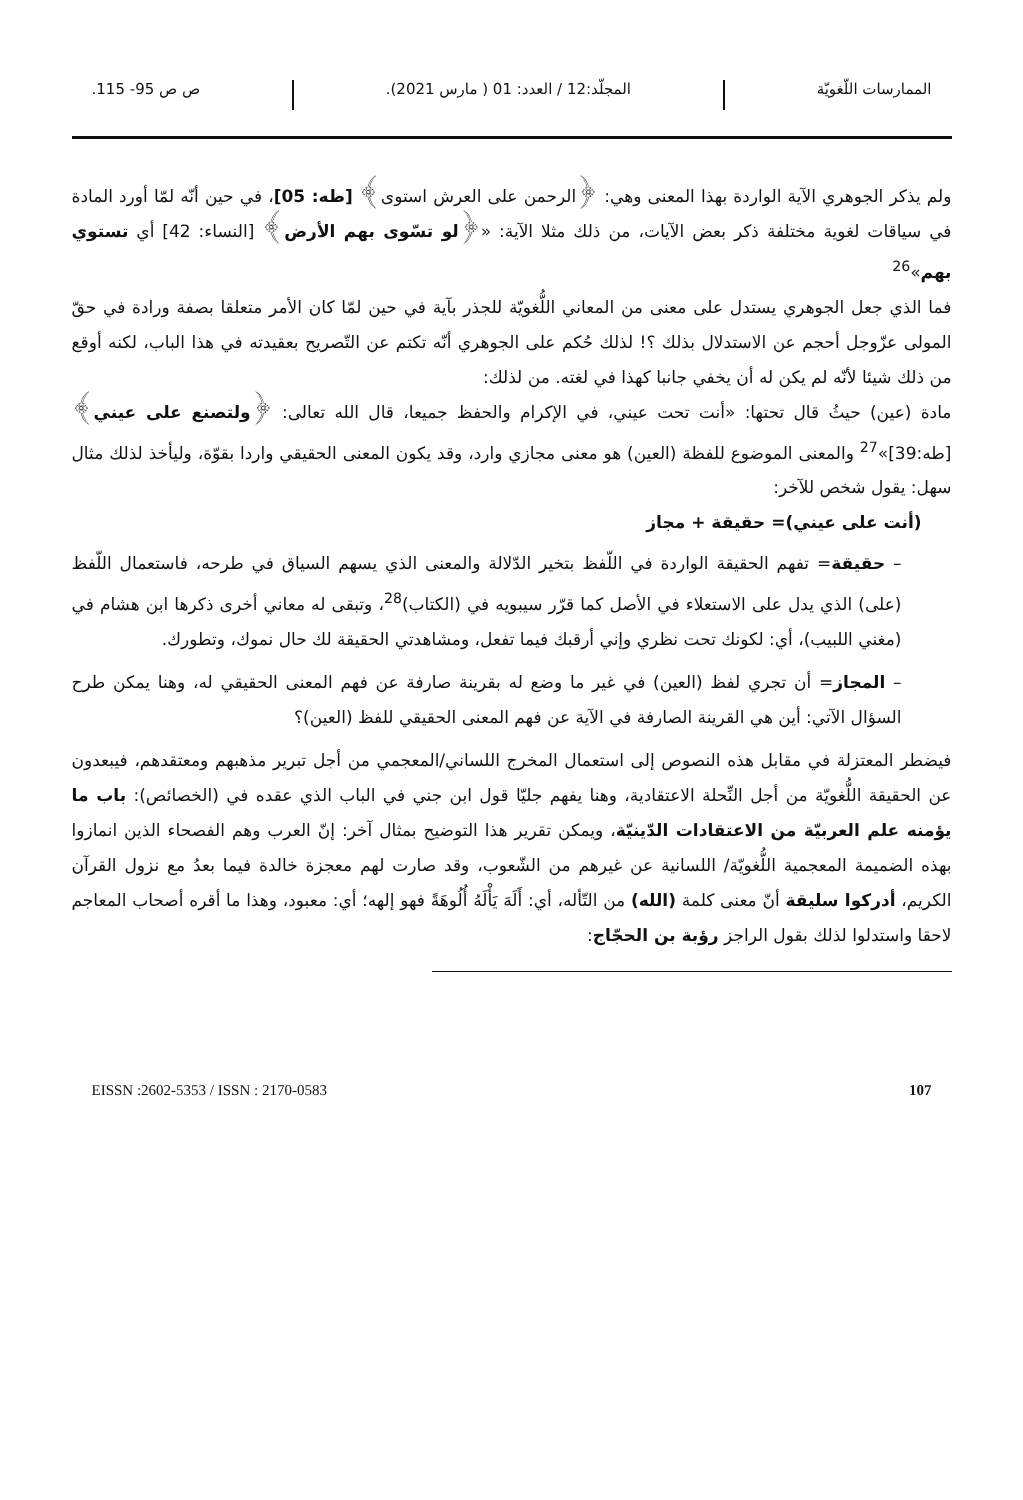الممارسات اللّغويّة المجلّد:12 / العدد: 01 ( مارس 2021). ص ص 95- 115.
ولم يذكر الجوهري الآية الواردة بهذا المعنى وهي: ﴿الرحمن على العرش استوى﴾ [طه: 05]، في حين أنّه لمّا أورد المادة في سياقات لغوية مختلفة ذكر بعض الآيات، من ذلك مثلا الآية: «﴿لو تسّوى بهم الأرض﴾ [النساء: 42] أي تستوي بهم»<sup>26</sup>
فما الذي جعل الجوهري يستدل على معنى من المعاني اللُّغويّة للجذر بآية في حين لمّا كان الأمر متعلقا بصفة ورادة في حقّ المولى عزّوجل أحجم عن الاستدلال بذلك ؟! لذلك حُكم على الجوهري أنّه تكتم عن التّصريح بعقيدته في هذا الباب، لكنه أوقع من ذلك شيئا لأنّه لم يكن له أن يخفي جانبا كهذا في لغته. من لذلك:
مادة (عين) حيثُ قال تحتها: «أنت تحت عيني، في الإكرام والحفظ جميعا، قال الله تعالى: ﴿ولتصنع على عيني﴾ [طه:39]»<sup>27</sup> والمعنى الموضوع للفظة (العين) هو معنى مجازي وارد، وقد يكون المعنى الحقيقي واردا بقوّة، وليأخذ لذلك مثال سهل: يقول شخص للآخر:
(أنت على عيني)= حقيقة + مجاز
– حقيقة= تفهم الحقيقة الواردة في اللّفظ بتخير الدّلالة والمعنى الذي يسهم السياق في طرحه، فاستعمال اللّفظ (على) الذي يدل على الاستعلاء في الأصل كما قرّر سيبويه في (الكتاب)<sup>28</sup>، وتبقى له معاني أخرى ذكرها ابن هشام في (مغني اللبيب)، أي: لكونك تحت نظري وإني أرقبك فيما تفعل، ومشاهدتي الحقيقة لك حال نموك، وتطورك.
– المجاز= أن تجري لفظ (العين) في غير ما وضع له بقرينة صارفة عن فهم المعنى الحقيقي له، وهنا يمكن طرح السؤال الآتي: أين هي القرينة الصارفة في الآية عن فهم المعنى الحقيقي للفظ (العين)؟
فيضطر المعتزلة في مقابل هذه النصوص إلى استعمال المخرج اللساني/المعجمي من أجل تبرير مذهبهم ومعتقدهم، فيبعدون عن الحقيقة اللُّغويّة من أجل النِّحلة الاعتقادية، وهنا يفهم جليّا قول ابن جني في الباب الذي عقده في (الخصائص): باب ما يؤمنه علم العربيّة من الاعتقادات الدّينيّة، ويمكن تقرير هذا التوضيح بمثال آخر: إنّ العرب وهم الفصحاء الذين انمازوا بهذه الضميمة المعجمية اللُّغويّة/ اللسانية عن غيرهم من الشّعوب، وقد صارت لهم معجزة خالدة فيما بعدُ مع نزول القرآن الكريم، أدركوا سليقة أنّ معنى كلمة (الله) من التّأله، أي: أَلَهَ يَأْلَهُ أُلُوهَةً فهو إلهه؛ أي: معبود، وهذا ما أقره أصحاب المعاجم لاحقا واستدلوا لذلك بقول الراجز رؤبة بن الحجّاج:
EISSN :2602-5353 / ISSN : 2170-0583 107